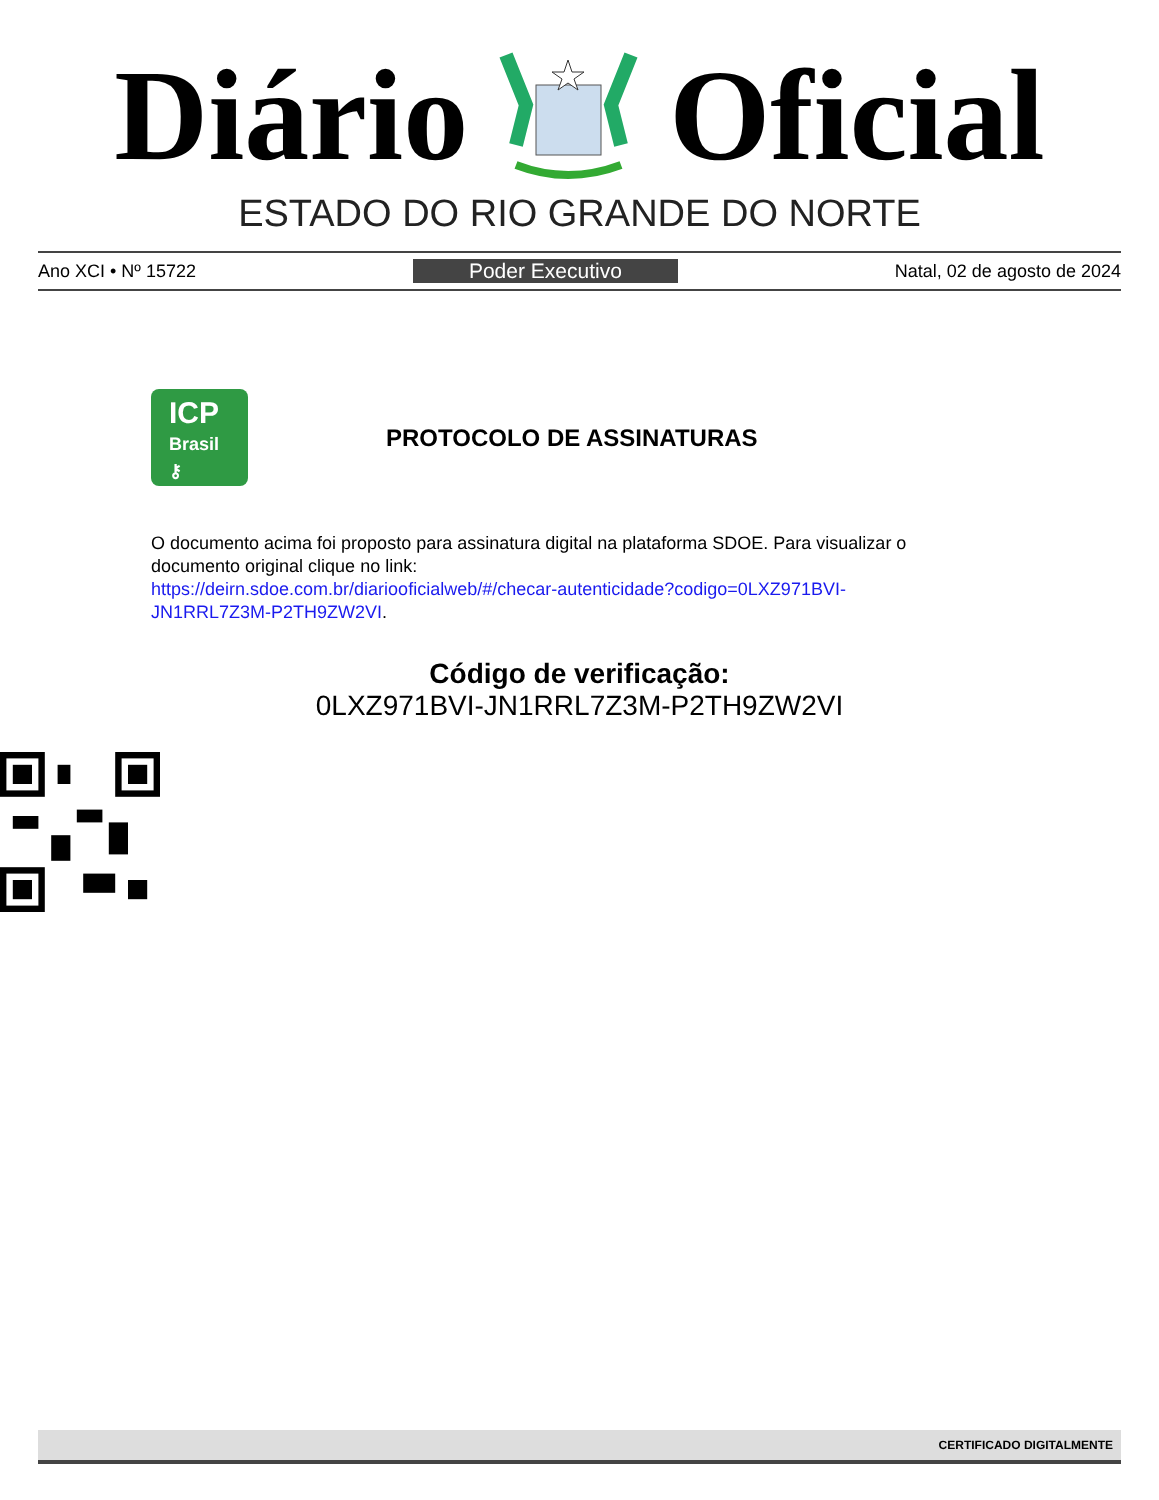Diário Oficial
ESTADO DO RIO GRANDE DO NORTE
Ano XCI • Nº 15722 Poder Executivo Natal, 02 de agosto de 2024
ICP
Brasil
⚷
PROTOCOLO DE ASSINATURAS
O documento acima foi proposto para assinatura digital na plataforma SDOE. Para visualizar o documento original clique no link:
https://deirn.sdoe.com.br/diariooficialweb/#/checar-autenticidade?codigo=0LXZ971BVI-JN1RRL7Z3M-P2TH9ZW2VI.
Código de verificação:
0LXZ971BVI-JN1RRL7Z3M-P2TH9ZW2VI
CERTIFICADO DIGITALMENTE